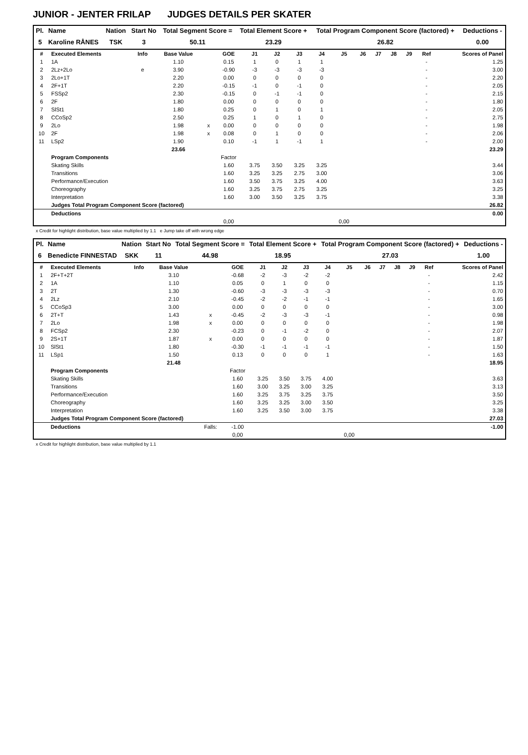JUNIOR - JENTER FRILAP JUDGES DETAILS PER SKATER
| Pl. | Name | Nation | Start No | Total Segment Score = | Total Element Score + | Total Program Component Score (factored) + | Deductions - |
| --- | --- | --- | --- | --- | --- | --- | --- |
| 5 | Karoline RÅNES | TSK | 3 | 50.11 | 23.29 | 26.82 | 0.00 |
| # | Executed Elements | Info | Base Value | | GOE | J1 | J2 | J3 | J4 | J5 | J6 | J7 | J8 | J9 | Ref | Scores of Panel |
| --- | --- | --- | --- | --- | --- | --- | --- | --- | --- | --- | --- | --- | --- | --- | --- | --- |
| 1 | 1A | | 1.10 | | 0.15 | 1 | 0 | 1 | 1 | | | | | | - | 1.25 |
| 2 | 2Lz+2Lo | e | 3.90 | | -0.90 | -3 | -3 | -3 | -3 | | | | | | - | 3.00 |
| 3 | 2Lo+1T | | 2.20 | | 0.00 | 0 | 0 | 0 | 0 | | | | | | - | 2.20 |
| 4 | 2F+1T | | 2.20 | | -0.15 | -1 | 0 | -1 | 0 | | | | | | - | 2.05 |
| 5 | FSSp2 | | 2.30 | | -0.15 | 0 | -1 | -1 | 0 | | | | | | - | 2.15 |
| 6 | 2F | | 1.80 | | 0.00 | 0 | 0 | 0 | 0 | | | | | | - | 1.80 |
| 7 | SlSt1 | | 1.80 | | 0.25 | 0 | 1 | 0 | 1 | | | | | | - | 2.05 |
| 8 | CCoSp2 | | 2.50 | | 0.25 | 1 | 0 | 1 | 0 | | | | | | - | 2.75 |
| 9 | 2Lo | | 1.98 | x | 0.00 | 0 | 0 | 0 | 0 | | | | | | - | 1.98 |
| 10 | 2F | | 1.98 | x | 0.08 | 0 | 1 | 0 | 0 | | | | | | - | 2.06 |
| 11 | LSp2 | | 1.90 | | 0.10 | -1 | 1 | -1 | 1 | | | | | | - | 2.00 |
| | | | 23.66 | | | | | | | | | | | | | 23.29 |
| | Program Components | | | | Factor | | | | | | | | | | | |
| | Skating Skills | | | | 1.60 | 3.75 | 3.50 | 3.25 | 3.25 | | | | | | | 3.44 |
| | Transitions | | | | 1.60 | 3.25 | 3.25 | 2.75 | 3.00 | | | | | | | 3.06 |
| | Performance/Execution | | | | 1.60 | 3.50 | 3.75 | 3.25 | 4.00 | | | | | | | 3.63 |
| | Choreography | | | | 1.60 | 3.25 | 3.75 | 2.75 | 3.25 | | | | | | | 3.25 |
| | Interpretation | | | | 1.60 | 3.00 | 3.50 | 3.25 | 3.75 | | | | | | | 3.38 |
| | Judges Total Program Component Score (factored) | | | | | | | | | | | | | | | 26.82 |
| | Deductions | | | | | | | | | | | | | | | 0.00 |
| | | | | | 0,00 | | | | | 0,00 | | | | | | |
x Credit for highlight distribution, base value multiplied by 1.1 e Jump take off with wrong edge
| Pl. | Name | Nation | Start No | Total Segment Score = | Total Element Score + | Total Program Component Score (factored) + | Deductions - |
| --- | --- | --- | --- | --- | --- | --- | --- |
| 6 | Benedicte FINNESTAD | SKK | 11 | 44.98 | 18.95 | 27.03 | 1.00 |
| # | Executed Elements | Info | Base Value | | GOE | J1 | J2 | J3 | J4 | J5 | J6 | J7 | J8 | J9 | Ref | Scores of Panel |
| --- | --- | --- | --- | --- | --- | --- | --- | --- | --- | --- | --- | --- | --- | --- | --- | --- |
| 1 | 2F+T+2T | | 3.10 | | -0.68 | -2 | -3 | -2 | -2 | | | | | | - | 2.42 |
| 2 | 1A | | 1.10 | | 0.05 | 0 | 1 | 0 | 0 | | | | | | - | 1.15 |
| 3 | 2T | | 1.30 | | -0.60 | -3 | -3 | -3 | -3 | | | | | | - | 0.70 |
| 4 | 2Lz | | 2.10 | | -0.45 | -2 | -2 | -1 | -1 | | | | | | - | 1.65 |
| 5 | CCoSp3 | | 3.00 | | 0.00 | 0 | 0 | 0 | 0 | | | | | | - | 3.00 |
| 6 | 2T+T | | 1.43 | x | -0.45 | -2 | -3 | -3 | -1 | | | | | | - | 0.98 |
| 7 | 2Lo | | 1.98 | x | 0.00 | 0 | 0 | 0 | 0 | | | | | | - | 1.98 |
| 8 | FCSp2 | | 2.30 | | -0.23 | 0 | -1 | -2 | 0 | | | | | | - | 2.07 |
| 9 | 2S+1T | | 1.87 | x | 0.00 | 0 | 0 | 0 | 0 | | | | | | - | 1.87 |
| 10 | SlSt1 | | 1.80 | | -0.30 | -1 | -1 | -1 | -1 | | | | | | - | 1.50 |
| 11 | LSp1 | | 1.50 | | 0.13 | 0 | 0 | 0 | 1 | | | | | | - | 1.63 |
| | | | 21.48 | | | | | | | | | | | | | 18.95 |
| | Program Components | | | | Factor | | | | | | | | | | | |
| | Skating Skills | | | | 1.60 | 3.25 | 3.50 | 3.75 | 4.00 | | | | | | | 3.63 |
| | Transitions | | | | 1.60 | 3.00 | 3.25 | 3.00 | 3.25 | | | | | | | 3.13 |
| | Performance/Execution | | | | 1.60 | 3.25 | 3.75 | 3.25 | 3.75 | | | | | | | 3.50 |
| | Choreography | | | | 1.60 | 3.25 | 3.25 | 3.00 | 3.50 | | | | | | | 3.25 |
| | Interpretation | | | | 1.60 | 3.25 | 3.50 | 3.00 | 3.75 | | | | | | | 3.38 |
| | Judges Total Program Component Score (factored) | | | | | | | | | | | | | | | 27.03 |
| | Deductions | | | Falls: | -1.00 | | | | | | | | | | | -1.00 |
| | | | | | 0,00 | | | | | 0,00 | | | | | | |
x Credit for highlight distribution, base value multiplied by 1.1